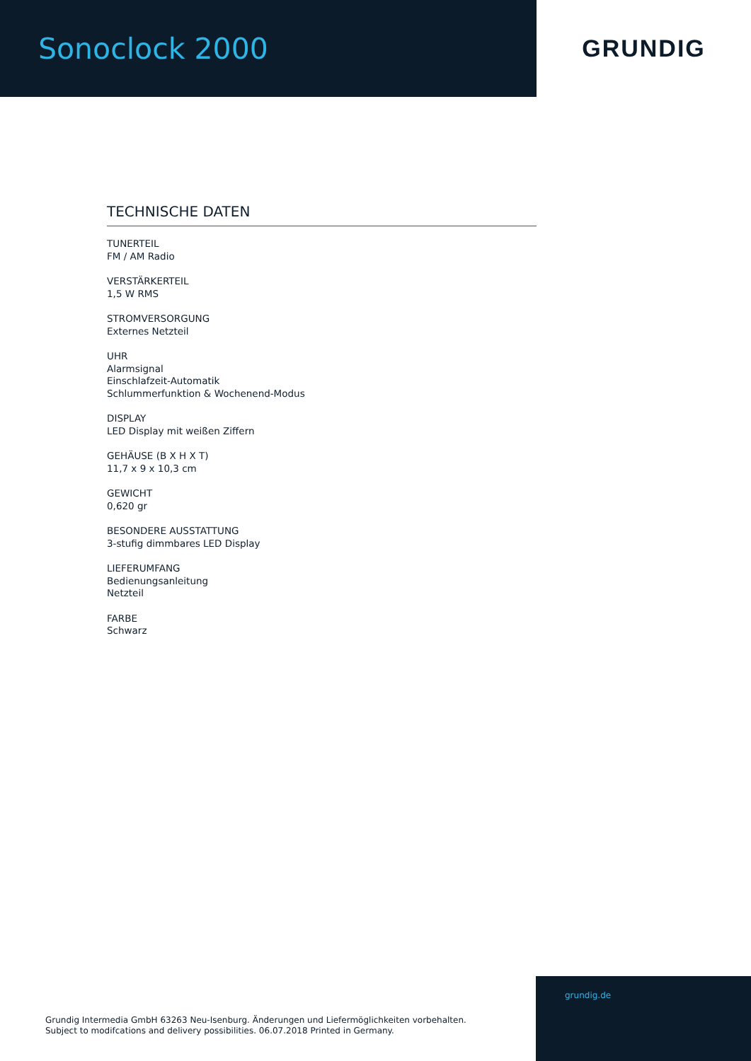Sonoclock 2000
GRUNDIG
TECHNISCHE DATEN
TUNERTEIL
FM / AM Radio
VERSTÄRKERTEIL
1,5 W RMS
STROMVERSORGUNG
Externes Netzteil
UHR
Alarmsignal
Einschlafzeit-Automatik
Schlummerfunktion & Wochenend-Modus
DISPLAY
LED Display mit weißen Ziffern
GEHÄUSE (B X H X T)
11,7 x 9 x 10,3 cm
GEWICHT
0,620 gr
BESONDERE AUSSTATTUNG
3-stufig dimmbares LED Display
LIEFERUMFANG
Bedienungsanleitung
Netzteil
FARBE
Schwarz
grundig.de
Grundig Intermedia GmbH 63263 Neu-Isenburg. Änderungen und Liefermöglichkeiten vorbehalten.
Subject to modifcations and delivery possibilities. 06.07.2018 Printed in Germany.